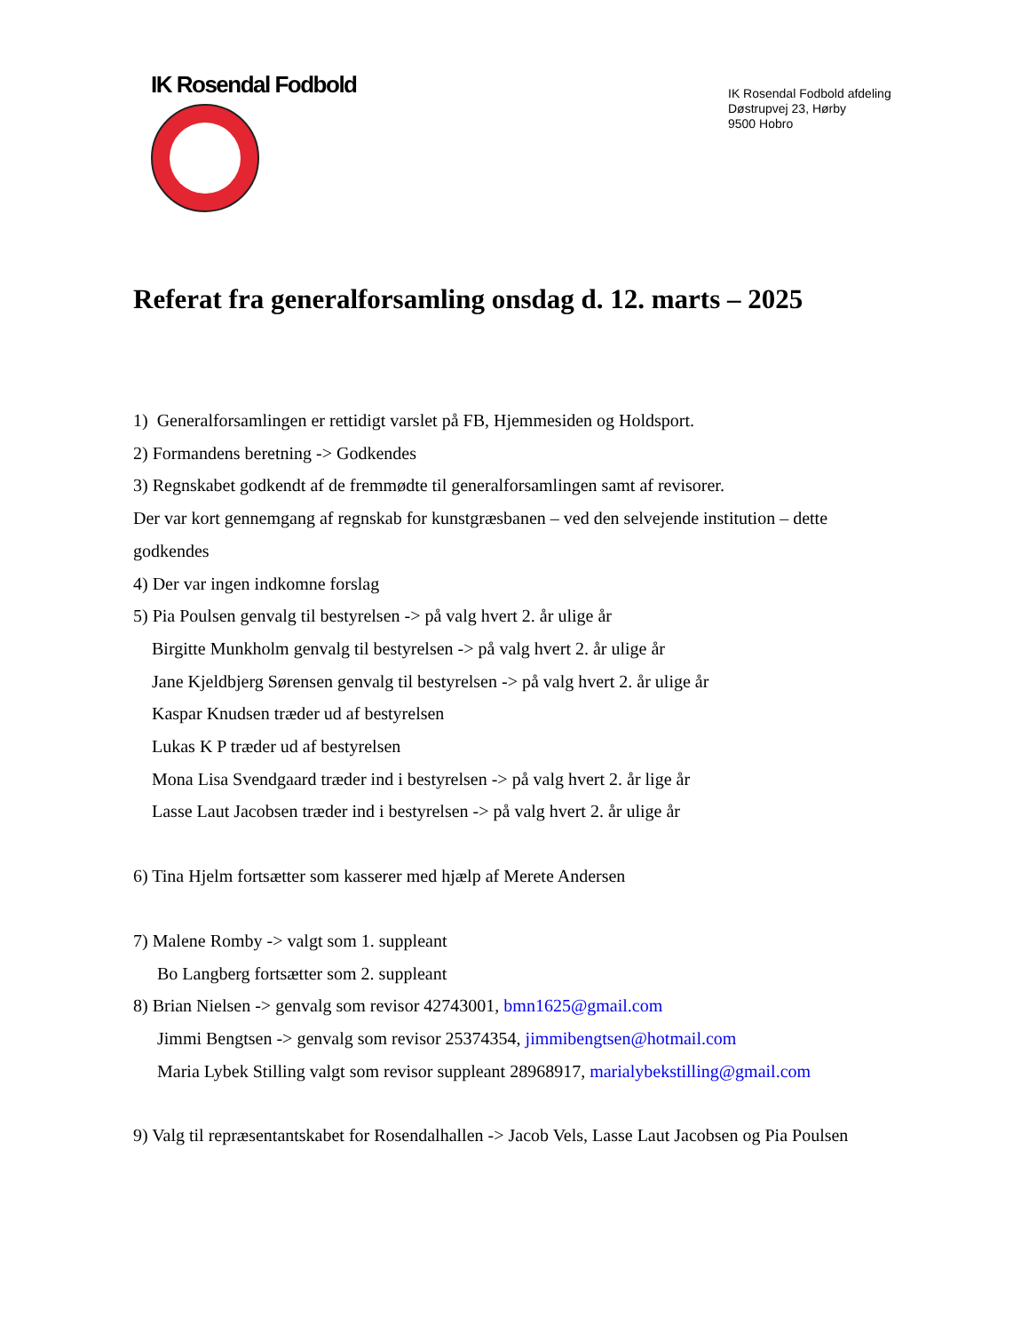IK Rosendal Fodbold
IK Rosendal Fodbold afdeling
Døstrupvej 23, Hørby
9500 Hobro
Referat fra generalforsamling onsdag d. 12. marts – 2025
1) Generalforsamlingen er rettidigt varslet på FB, Hjemmesiden og Holdsport.
2) Formandens beretning -> Godkendes
3) Regnskabet godkendt af de fremmødte til generalforsamlingen samt af revisorer.
Der var kort gennemgang af regnskab for kunstgræsbanen – ved den selvejende institution – dette godkendes
4) Der var ingen indkomne forslag
5) Pia Poulsen genvalg til bestyrelsen -> på valg hvert 2. år ulige år
Birgitte Munkholm genvalg til bestyrelsen -> på valg hvert 2. år ulige år
Jane Kjeldbjerg Sørensen genvalg til bestyrelsen -> på valg hvert 2. år ulige år
Kaspar Knudsen træder ud af bestyrelsen
Lukas K P træder ud af bestyrelsen
Mona Lisa Svendgaard træder ind i bestyrelsen -> på valg hvert 2. år lige år
Lasse Laut Jacobsen træder ind i bestyrelsen -> på valg hvert 2. år ulige år
6) Tina Hjelm fortsætter som kasserer med hjælp af Merete Andersen
7) Malene Romby -> valgt som 1. suppleant
Bo Langberg fortsætter som 2. suppleant
8) Brian Nielsen -> genvalg som revisor 42743001, bmn1625@gmail.com
Jimmi Bengtsen -> genvalg som revisor 25374354, jimmibengtsen@hotmail.com
Maria Lybek Stilling valgt som revisor suppleant 28968917, marialybekstilling@gmail.com
9) Valg til repræsentantskabet for Rosendalhallen -> Jacob Vels, Lasse Laut Jacobsen og Pia Poulsen